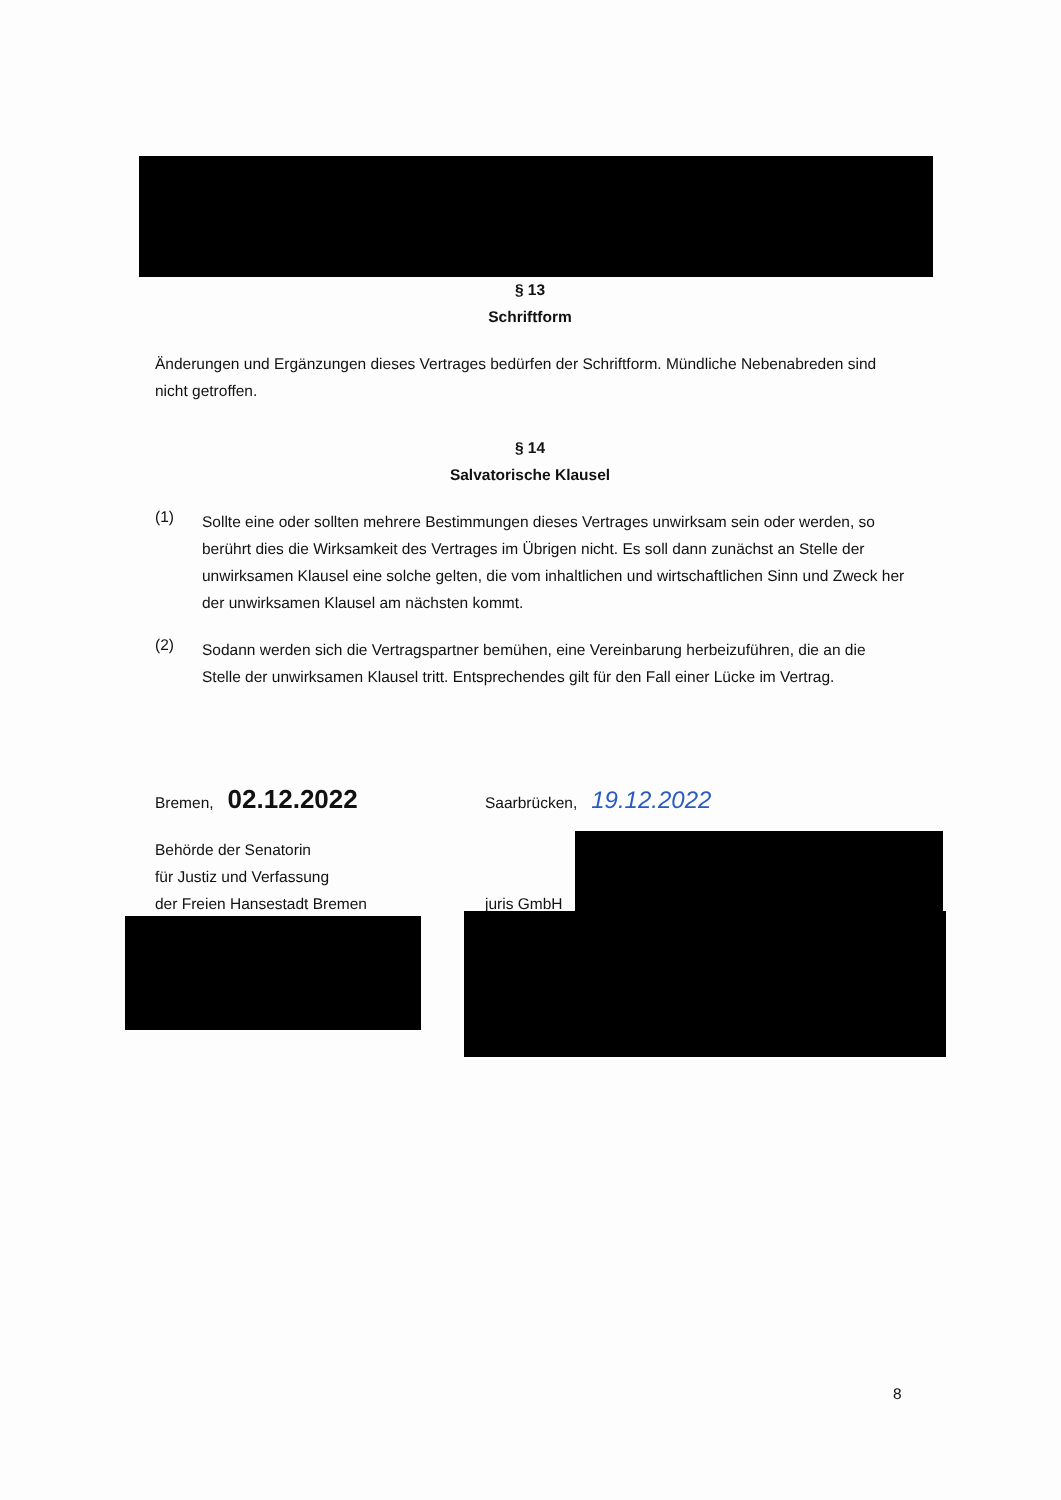§ 13
Schriftform
Änderungen und Ergänzungen dieses Vertrages bedürfen der Schriftform. Mündliche Nebenabreden sind nicht getroffen.
§ 14
Salvatorische Klausel
(1)
Sollte eine oder sollten mehrere Bestimmungen dieses Vertrages unwirksam sein oder werden, so berührt dies die Wirksamkeit des Vertrages im Übrigen nicht. Es soll dann zunächst an Stelle der unwirksamen Klausel eine solche gelten, die vom inhaltlichen und wirtschaftlichen Sinn und Zweck her der unwirksamen Klausel am nächsten kommt.
(2)
Sodann werden sich die Vertragspartner bemühen, eine Vereinbarung herbeizuführen, die an die Stelle der unwirksamen Klausel tritt. Entsprechendes gilt für den Fall einer Lücke im Vertrag.
Bremen, 02.12.2022
Behörde der Senatorin
für Justiz und Verfassung
der Freien Hansestadt Bremen
Saarbrücken, 19.12.2022
juris GmbH
8